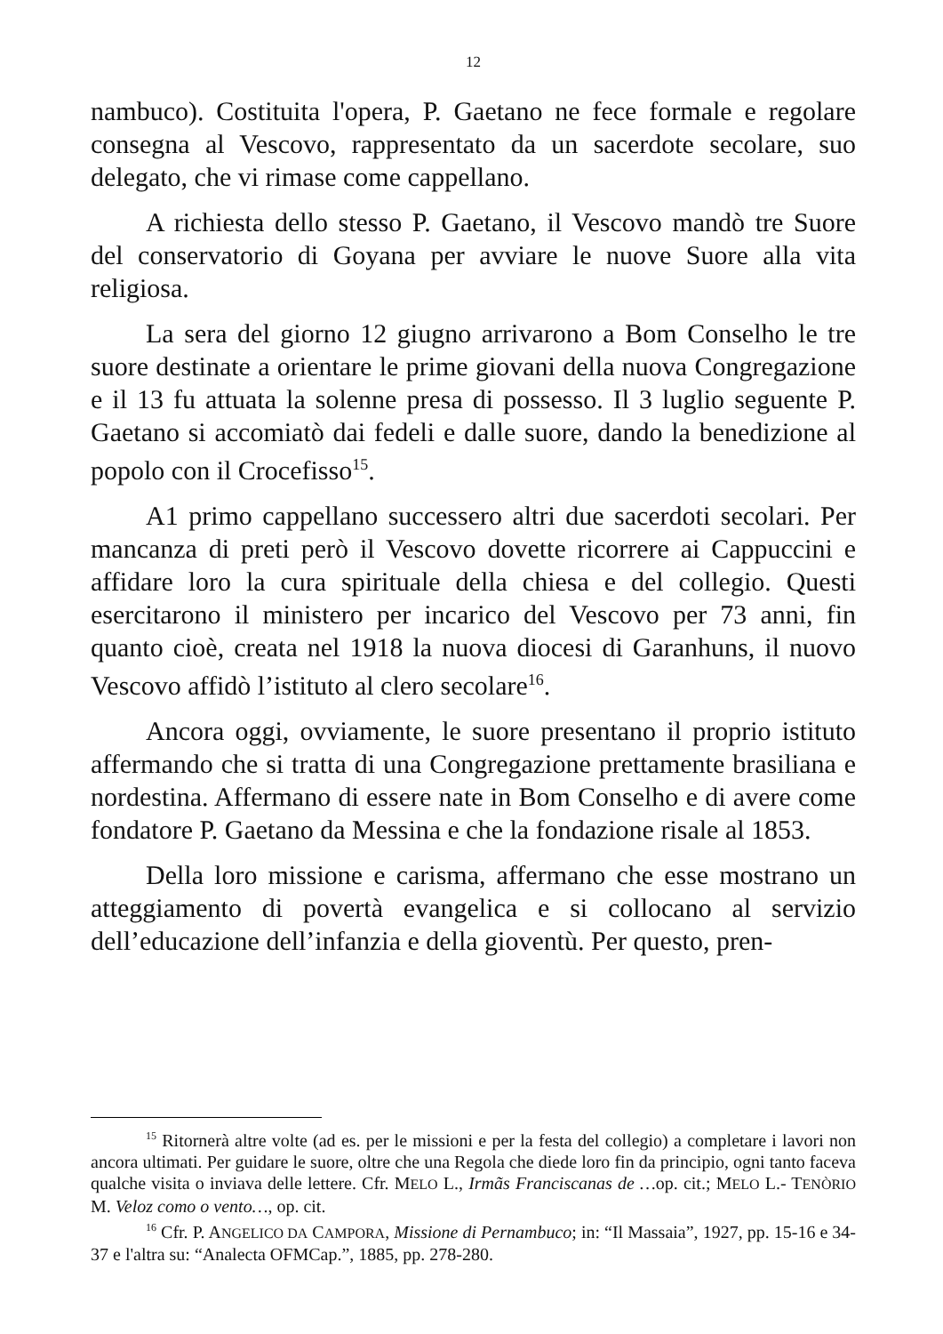12
nambuco). Costituita l'opera, P. Gaetano ne fece formale e regolare consegna al Vescovo, rappresentato da un sacerdote secolare, suo delegato, che vi rimase come cappellano.
A richiesta dello stesso P. Gaetano, il Vescovo mandò tre Suore del conservatorio di Goyana per avviare le nuove Suore alla vita religiosa.
La sera del giorno 12 giugno arrivarono a Bom Conselho le tre suore destinate a orientare le prime giovani della nuova Congregazione e il 13 fu attuata la solenne presa di possesso. Il 3 luglio seguente P. Gaetano si accomiatò dai fedeli e dalle suore, dando la benedizione al popolo con il Crocefisso<sup>15</sup>.
A1 primo cappellano successero altri due sacerdoti secolari. Per mancanza di preti però il Vescovo dovette ricorrere ai Cappuccini e affidare loro la cura spirituale della chiesa e del collegio. Questi esercitarono il ministero per incarico del Vescovo per 73 anni, fin quanto cioè, creata nel 1918 la nuova diocesi di Garanhuns, il nuovo Vescovo affidò l’istituto al clero secolare<sup>16</sup>.
Ancora oggi, ovviamente, le suore presentano il proprio istituto affermando che si tratta di una Congregazione prettamente brasiliana e nordestina. Affermano di essere nate in Bom Conselho e di avere come fondatore P. Gaetano da Messina e che la fondazione risale al 1853.
Della loro missione e carisma, affermano che esse mostrano un atteggiamento di povertà evangelica e si collocano al servizio dell’educazione dell’infanzia e della gioventù. Per questo, pren-
<sup>15</sup> Ritornerà altre volte (ad es. per le missioni e per la festa del collegio) a completare i lavori non ancora ultimati. Per guidare le suore, oltre che una Regola che diede loro fin da principio, ogni tanto faceva qualche visita o inviava delle lettere. Cfr. MELO L., Irmãs Franciscanas de …op. cit.; MELO L.- TENÒRIO M. Veloz como o vento…, op. cit.
<sup>16</sup> Cfr. P. ANGELICO DA CAMPORA, Missione di Pernambuco; in: “Il Massaia”, 1927, pp. 15-16 e 34-37 e l'altra su: “Analecta OFMCap.”, 1885, pp. 278-280.